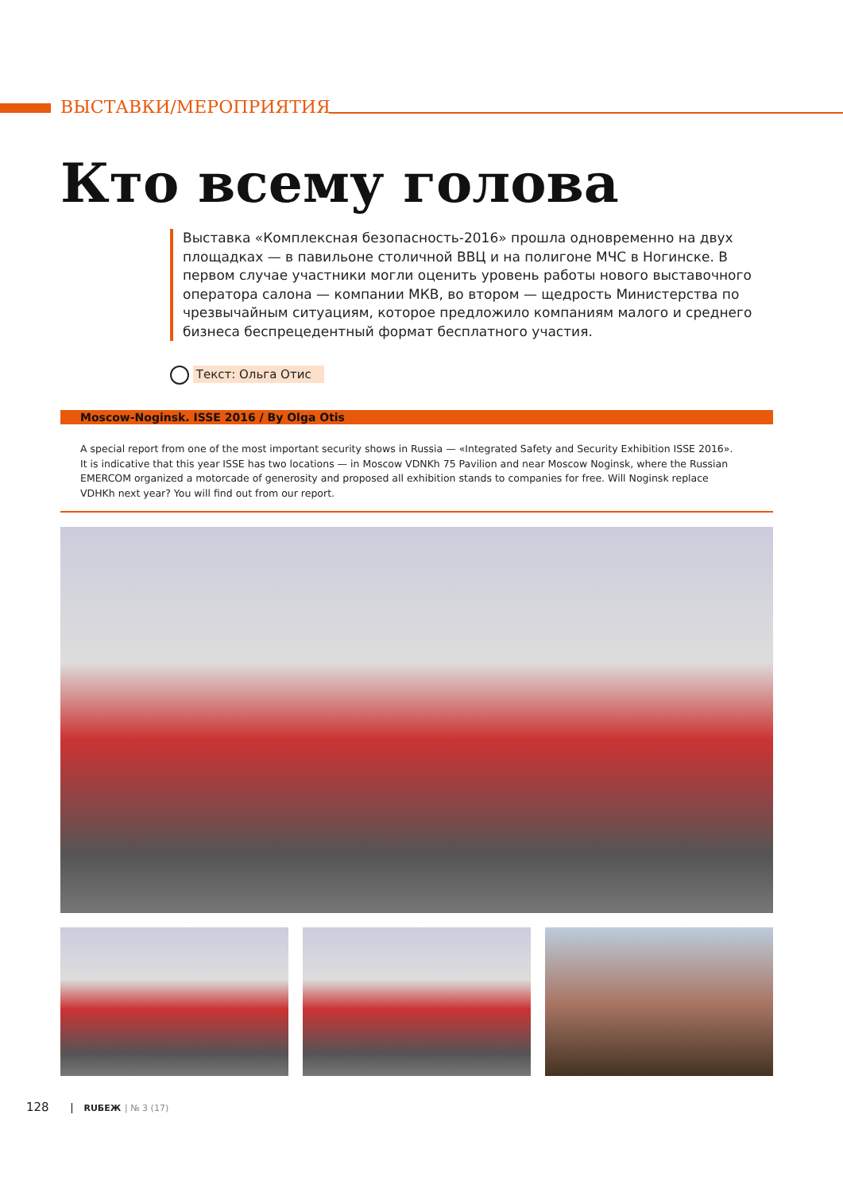ВЫСТАВКИ/МЕРОПРИЯТИЯ
Кто всему голова
Выставка «Комплексная безопасность-2016» прошла одновременно на двух площадках — в павильоне столичной ВВЦ и на полигоне МЧС в Ногинске. В первом случае участники могли оценить уровень работы нового выставочного оператора салона — компании МКВ, во втором — щедрость Министерства по чрезвычайным ситуациям, которое предложило компаниям малого и среднего бизнеса беспрецедентный формат бесплатного участия.
Текст: Ольга Отис
Moscow-Noginsk. ISSE 2016 / By Olga Otis
A special report from one of the most important security shows in Russia — «Integrated Safety and Security Exhibition ISSE 2016». It is indicative that this year ISSE has two locations — in Moscow VDNKh 75 Pavilion and near Moscow Noginsk, where the Russian EMERCOM organized a motorcade of generosity and proposed all exhibition stands to companies for free. Will Noginsk replace VDHKh next year? You will find out from our report.
128 RUБЕЖ | № 3 (17)